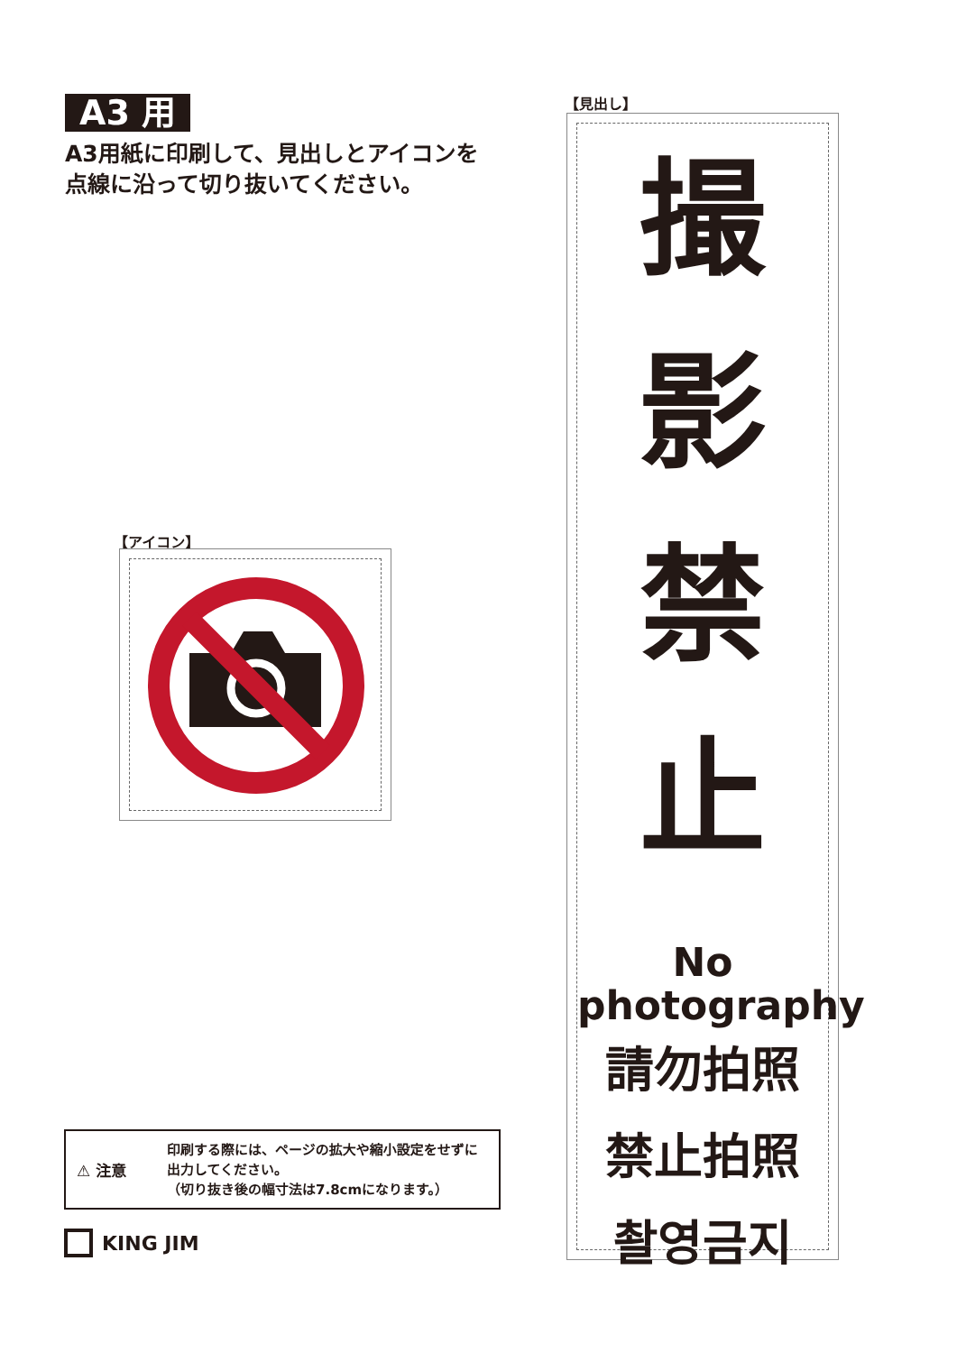A3 用
A3用紙に印刷して、見出しとアイコンを
点線に沿って切り抜いてください。
【アイコン】
⚠ 注意
印刷する際には、ページの拡大や縮小設定をせずに
出力してください。
（切り抜き後の幅寸法は7.8cmになります。）
KING JIM
【見出し】
撮
影
禁
止
No
photography
請勿拍照
禁止拍照
촬영금지